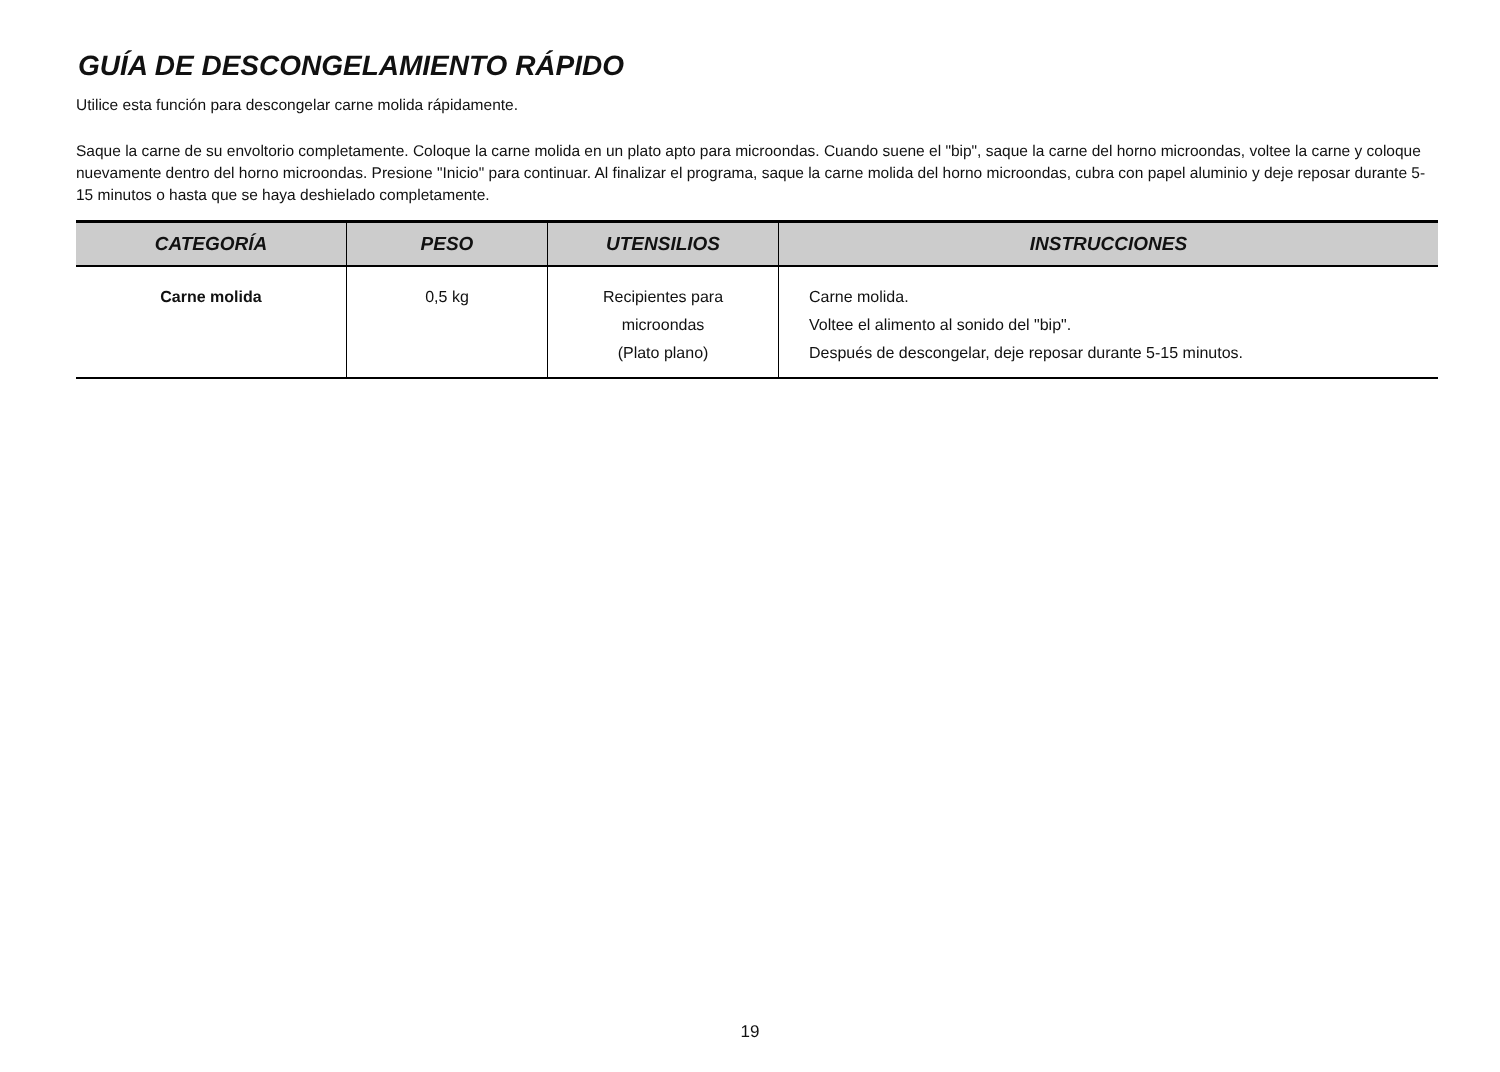GUÍA DE DESCONGELAMIENTO RÁPIDO
Utilice esta función para descongelar carne molida rápidamente.
Saque la carne de su envoltorio completamente. Coloque la carne molida en un plato apto para microondas. Cuando suene el "bip", saque la carne del horno microondas, voltee la carne y coloque nuevamente dentro del horno microondas. Presione "Inicio" para continuar. Al finalizar el programa, saque la carne molida del horno microondas, cubra con papel aluminio y deje reposar durante 5-15 minutos o hasta que se haya deshielado completamente.
| CATEGORÍA | PESO | UTENSILIOS | INSTRUCCIONES |
| --- | --- | --- | --- |
| Carne molida | 0,5 kg | Recipientes para microondas (Plato plano) | Carne molida. Voltee el alimento al sonido del "bip". Después de descongelar, deje reposar durante 5-15 minutos. |
19